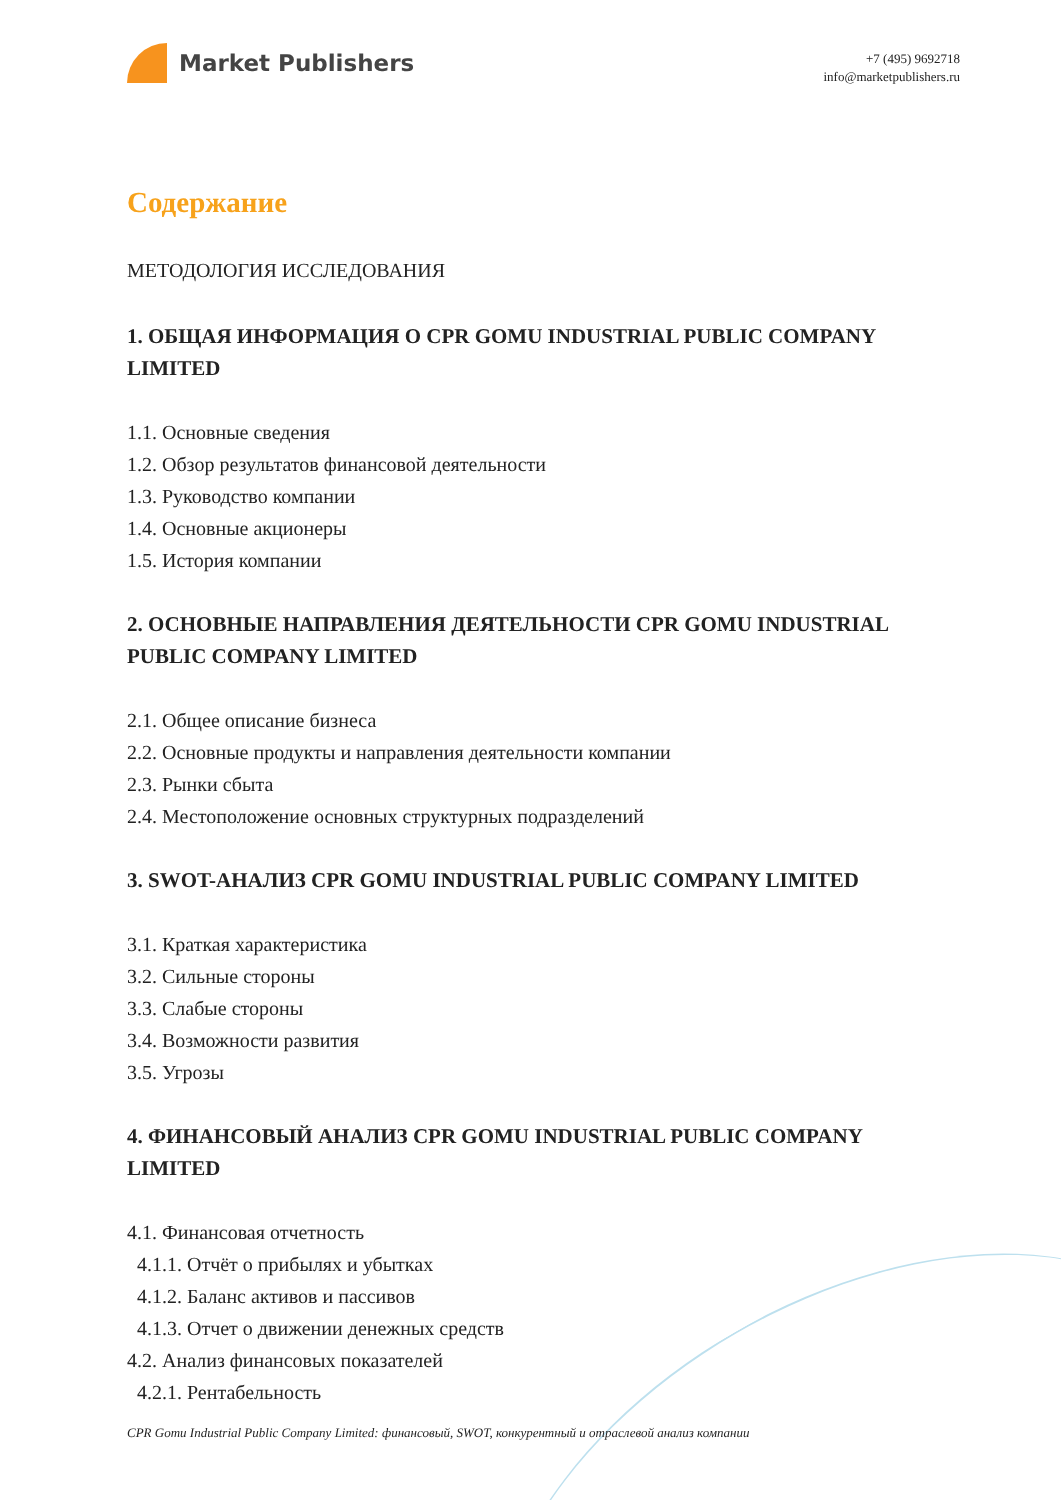Market Publishers
+7 (495) 9692718
info@marketpublishers.ru
Содержание
МЕТОДОЛОГИЯ ИССЛЕДОВАНИЯ
1. ОБЩАЯ ИНФОРМАЦИЯ О CPR GOMU INDUSTRIAL PUBLIC COMPANY LIMITED
1.1. Основные сведения
1.2. Обзор результатов финансовой деятельности
1.3. Руководство компании
1.4. Основные акционеры
1.5. История компании
2. ОСНОВНЫЕ НАПРАВЛЕНИЯ ДЕЯТЕЛЬНОСТИ CPR GOMU INDUSTRIAL PUBLIC COMPANY LIMITED
2.1. Общее описание бизнеса
2.2. Основные продукты и направления деятельности компании
2.3. Рынки сбыта
2.4. Местоположение основных структурных подразделений
3. SWOT-АНАЛИЗ CPR GOMU INDUSTRIAL PUBLIC COMPANY LIMITED
3.1. Краткая характеристика
3.2. Сильные стороны
3.3. Слабые стороны
3.4. Возможности развития
3.5. Угрозы
4. ФИНАНСОВЫЙ АНАЛИЗ CPR GOMU INDUSTRIAL PUBLIC COMPANY LIMITED
4.1. Финансовая отчетность
4.1.1. Отчёт о прибылях и убытках
4.1.2. Баланс активов и пассивов
4.1.3. Отчет о движении денежных средств
4.2. Анализ финансовых показателей
4.2.1. Рентабельность
CPR Gomu Industrial Public Company Limited: финансовый, SWOT, конкурентный и отраслевой анализ компании